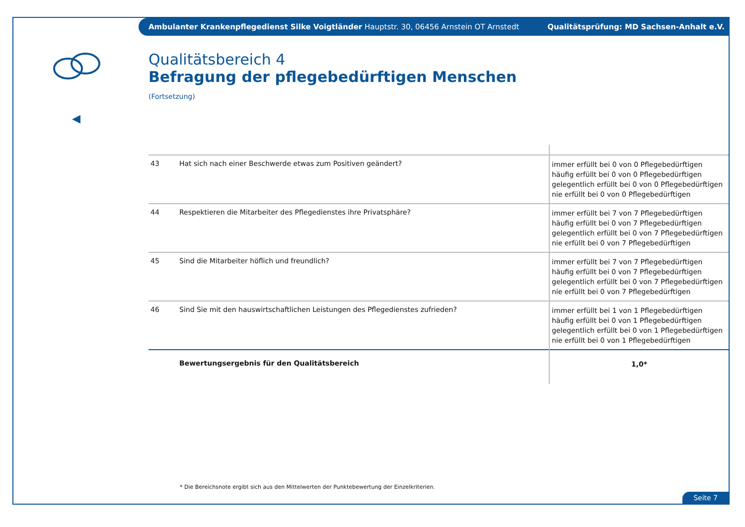Ambulanter Krankenpflegedienst Silke Voigtländer Hauptstr. 30, 06456 Arnstein OT Arnstedt Qualitätsprüfung: MD Sachsen-Anhalt e.V.
◀
Qualitätsbereich 4
Befragung der pflegebedürftigen Menschen
(Fortsetzung)
| 43 | Hat sich nach einer Beschwerde etwas zum Positiven geändert? | immer erfüllt bei 0 von 0 Pflegebedürftigen häufig erfüllt bei 0 von 0 Pflegebedürftigen gelegentlich erfüllt bei 0 von 0 Pflegebedürftigen nie erfüllt bei 0 von 0 Pflegebedürftigen |
| 44 | Respektieren die Mitarbeiter des Pflegedienstes ihre Privatsphäre? | immer erfüllt bei 7 von 7 Pflegebedürftigen häufig erfüllt bei 0 von 7 Pflegebedürftigen gelegentlich erfüllt bei 0 von 7 Pflegebedürftigen nie erfüllt bei 0 von 7 Pflegebedürftigen |
| 45 | Sind die Mitarbeiter höflich und freundlich? | immer erfüllt bei 7 von 7 Pflegebedürftigen häufig erfüllt bei 0 von 7 Pflegebedürftigen gelegentlich erfüllt bei 0 von 7 Pflegebedürftigen nie erfüllt bei 0 von 7 Pflegebedürftigen |
| 46 | Sind Sie mit den hauswirtschaftlichen Leistungen des Pflegedienstes zufrieden? | immer erfüllt bei 1 von 1 Pflegebedürftigen häufig erfüllt bei 0 von 1 Pflegebedürftigen gelegentlich erfüllt bei 0 von 1 Pflegebedürftigen nie erfüllt bei 0 von 1 Pflegebedürftigen |
| | Bewertungsergebnis für den Qualitätsbereich | 1,0* |
* Die Bereichsnote ergibt sich aus den Mittelwerten der Punktebewertung der Einzelkriterien.
Seite 7